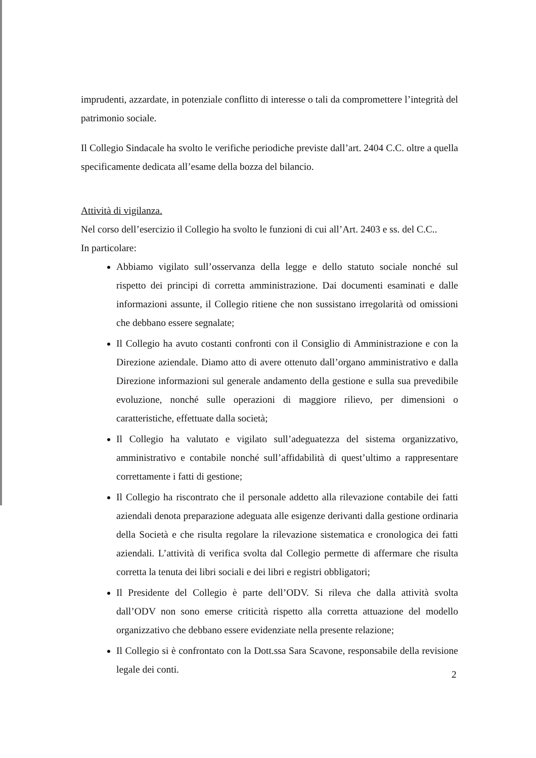imprudenti, azzardate, in potenziale conflitto di interesse o tali da compromettere l’integrità del patrimonio sociale.
Il Collegio Sindacale ha svolto le verifiche periodiche previste dall’art. 2404 C.C. oltre a quella specificamente dedicata all’esame della bozza del bilancio.
Attività di vigilanza.
Nel corso dell’esercizio il Collegio ha svolto le funzioni di cui all’Art. 2403 e ss. del C.C..
In particolare:
Abbiamo vigilato sull’osservanza della legge e dello statuto sociale nonché sul rispetto dei principi di corretta amministrazione. Dai documenti esaminati e dalle informazioni assunte, il Collegio ritiene che non sussistano irregolarità od omissioni che debbano essere segnalate;
Il Collegio ha avuto costanti confronti con il Consiglio di Amministrazione e con la Direzione aziendale. Diamo atto di avere ottenuto dall’organo amministrativo e dalla Direzione informazioni sul generale andamento della gestione e sulla sua prevedibile evoluzione, nonché sulle operazioni di maggiore rilievo, per dimensioni o caratteristiche, effettuate dalla società;
Il Collegio ha valutato e vigilato sull’adeguatezza del sistema organizzativo, amministrativo e contabile nonché sull’affidabilità di quest’ultimo a rappresentare correttamente i fatti di gestione;
Il Collegio ha riscontrato che il personale addetto alla rilevazione contabile dei fatti aziendali denota preparazione adeguata alle esigenze derivanti dalla gestione ordinaria della Società e che risulta regolare la rilevazione sistematica e cronologica dei fatti aziendali. L’attività di verifica svolta dal Collegio permette di affermare che risulta corretta la tenuta dei libri sociali e dei libri e registri obbligatori;
Il Presidente del Collegio è parte dell’ODV. Si rileva che dalla attività svolta dall’ODV non sono emerse criticità rispetto alla corretta attuazione del modello organizzativo che debbano essere evidenziate nella presente relazione;
Il Collegio si è confrontato con la Dott.ssa Sara Scavone, responsabile della revisione legale dei conti.
2